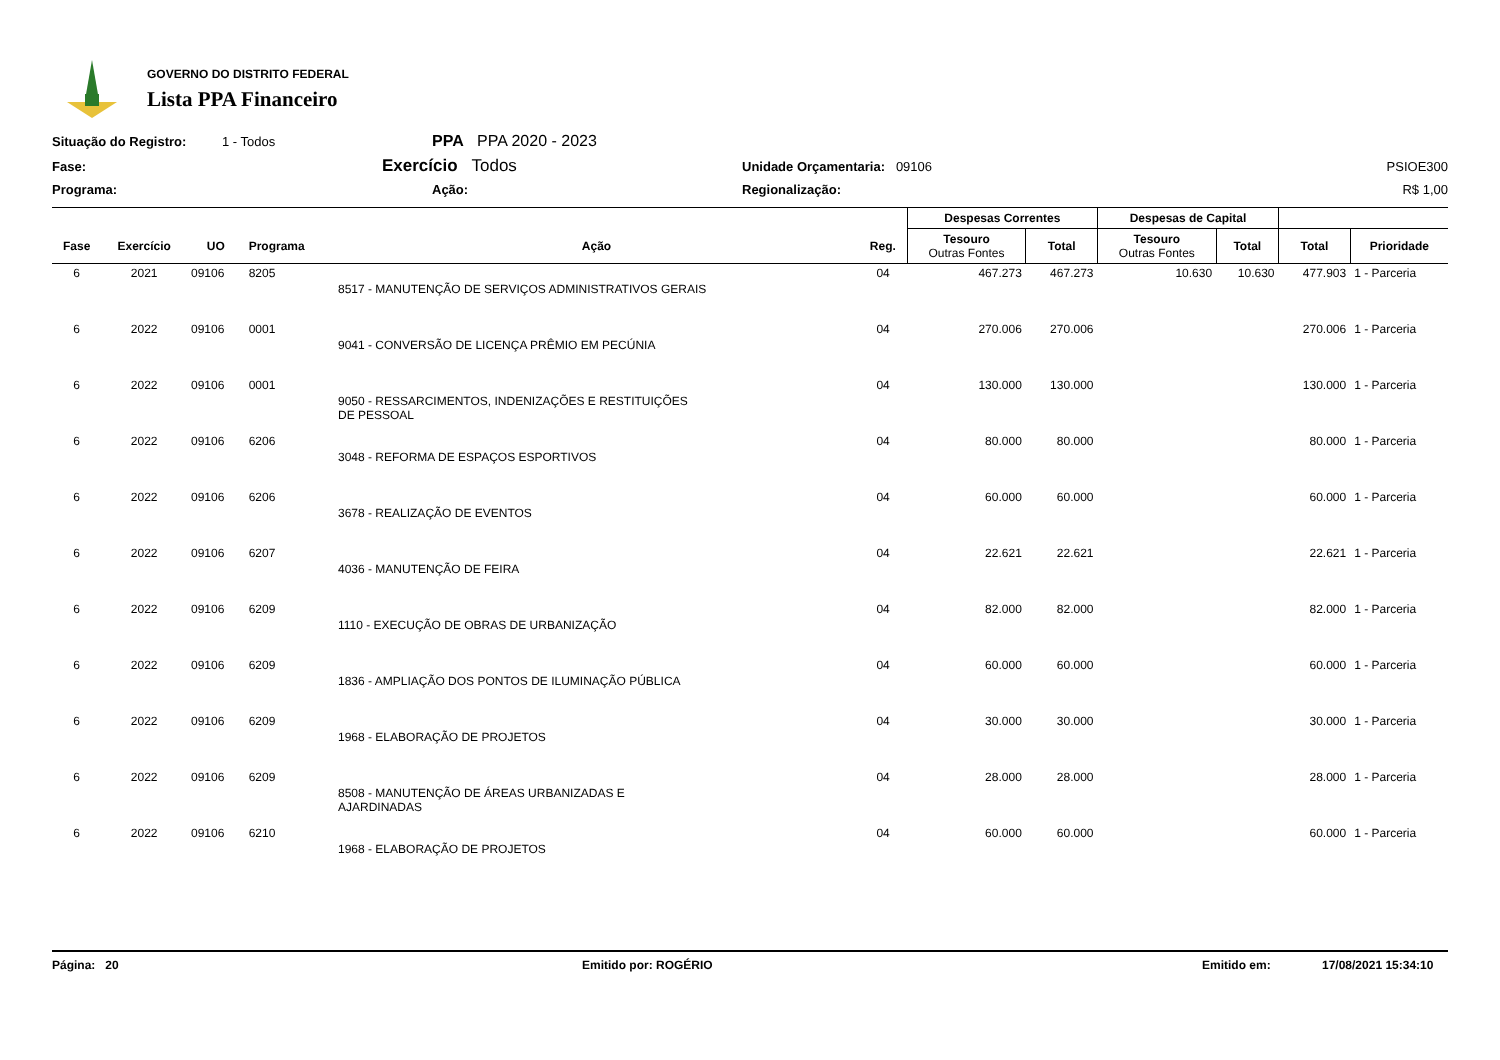GOVERNO DO DISTRITO FEDERAL
Lista PPA Financeiro
Situação do Registro:
1 - Todos
PPA PPA 2020 - 2023
Fase:
Exercício Todos
Unidade Orçamentaria: 09106
PSIOE300
Programa:
Ação:
Regionalização:
R$ 1,00
| | | | | | | Despesas Correntes | | Despesas de Capital | | | |
| --- | --- | --- | --- | --- | --- | --- | --- | --- | --- | --- | --- |
| Fase | Exercício | UO | Programa | Ação | Reg. | Tesouro Outras Fontes | Total | Tesouro Outras Fontes | Total | Total | Prioridade |
| 6 | 2021 | 09106 | 8205 | 8517 - MANUTENÇÃO DE SERVIÇOS ADMINISTRATIVOS GERAIS | 04 | 467.273 | 467.273 | 10.630 | 10.630 | 477.903 | 1 - Parceria |
| 6 | 2022 | 09106 | 0001 | 9041 - CONVERSÃO DE LICENÇA PRÊMIO EM PECÚNIA | 04 | 270.006 | 270.006 | | | 270.006 | 1 - Parceria |
| 6 | 2022 | 09106 | 0001 | 9050 - RESSARCIMENTOS, INDENIZAÇÕES E RESTITUIÇÕES DE PESSOAL | 04 | 130.000 | 130.000 | | | 130.000 | 1 - Parceria |
| 6 | 2022 | 09106 | 6206 | 3048 - REFORMA DE ESPAÇOS ESPORTIVOS | 04 | 80.000 | 80.000 | | | 80.000 | 1 - Parceria |
| 6 | 2022 | 09106 | 6206 | 3678 - REALIZAÇÃO DE EVENTOS | 04 | 60.000 | 60.000 | | | 60.000 | 1 - Parceria |
| 6 | 2022 | 09106 | 6207 | 4036 - MANUTENÇÃO DE FEIRA | 04 | 22.621 | 22.621 | | | 22.621 | 1 - Parceria |
| 6 | 2022 | 09106 | 6209 | 1110 - EXECUÇÃO DE OBRAS DE URBANIZAÇÃO | 04 | 82.000 | 82.000 | | | 82.000 | 1 - Parceria |
| 6 | 2022 | 09106 | 6209 | 1836 - AMPLIAÇÃO DOS PONTOS DE ILUMINAÇÃO PÚBLICA | 04 | 60.000 | 60.000 | | | 60.000 | 1 - Parceria |
| 6 | 2022 | 09106 | 6209 | 1968 - ELABORAÇÃO DE PROJETOS | 04 | 30.000 | 30.000 | | | 30.000 | 1 - Parceria |
| 6 | 2022 | 09106 | 6209 | 8508 - MANUTENÇÃO DE ÁREAS URBANIZADAS E AJARDINADAS | 04 | 28.000 | 28.000 | | | 28.000 | 1 - Parceria |
| 6 | 2022 | 09106 | 6210 | 1968 - ELABORAÇÃO DE PROJETOS | 04 | 60.000 | 60.000 | | | 60.000 | 1 - Parceria |
Página: 20 Emitido por: ROGÉRIO Emitido em: 17/08/2021 15:34:10